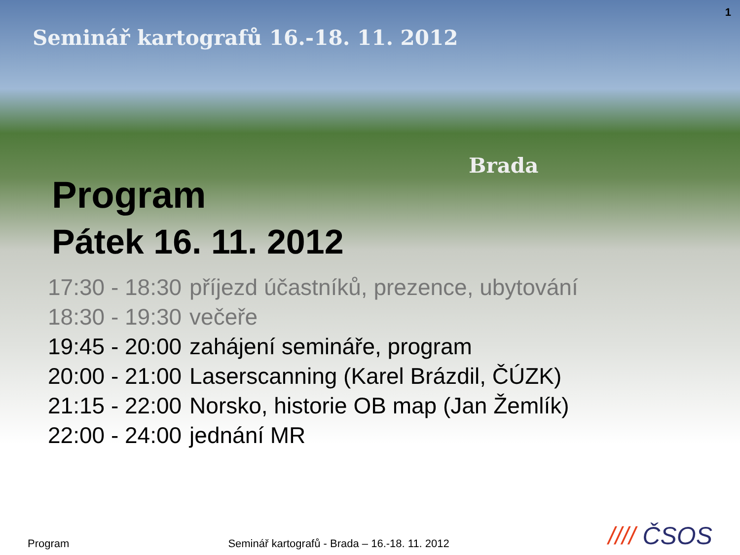1
Seminář kartografů 16.-18. 11. 2012
Brada
Program
Pátek 16. 11. 2012
| 17:30 - 18:30 | příjezd účastníků, prezence, ubytování |
| 18:30 - 19:30 | večeře |
| 19:45 - 20:00 | zahájení semináře, program |
| 20:00 - 21:00 | Laserscanning (Karel Brázdil, ČÚZK) |
| 21:15 - 22:00 | Norsko, historie OB map (Jan Žemlík) |
| 22:00 - 24:00 | jednání MR |
Program
Seminář kartografů - Brada – 16.-18. 11. 2012
//// ČSOS